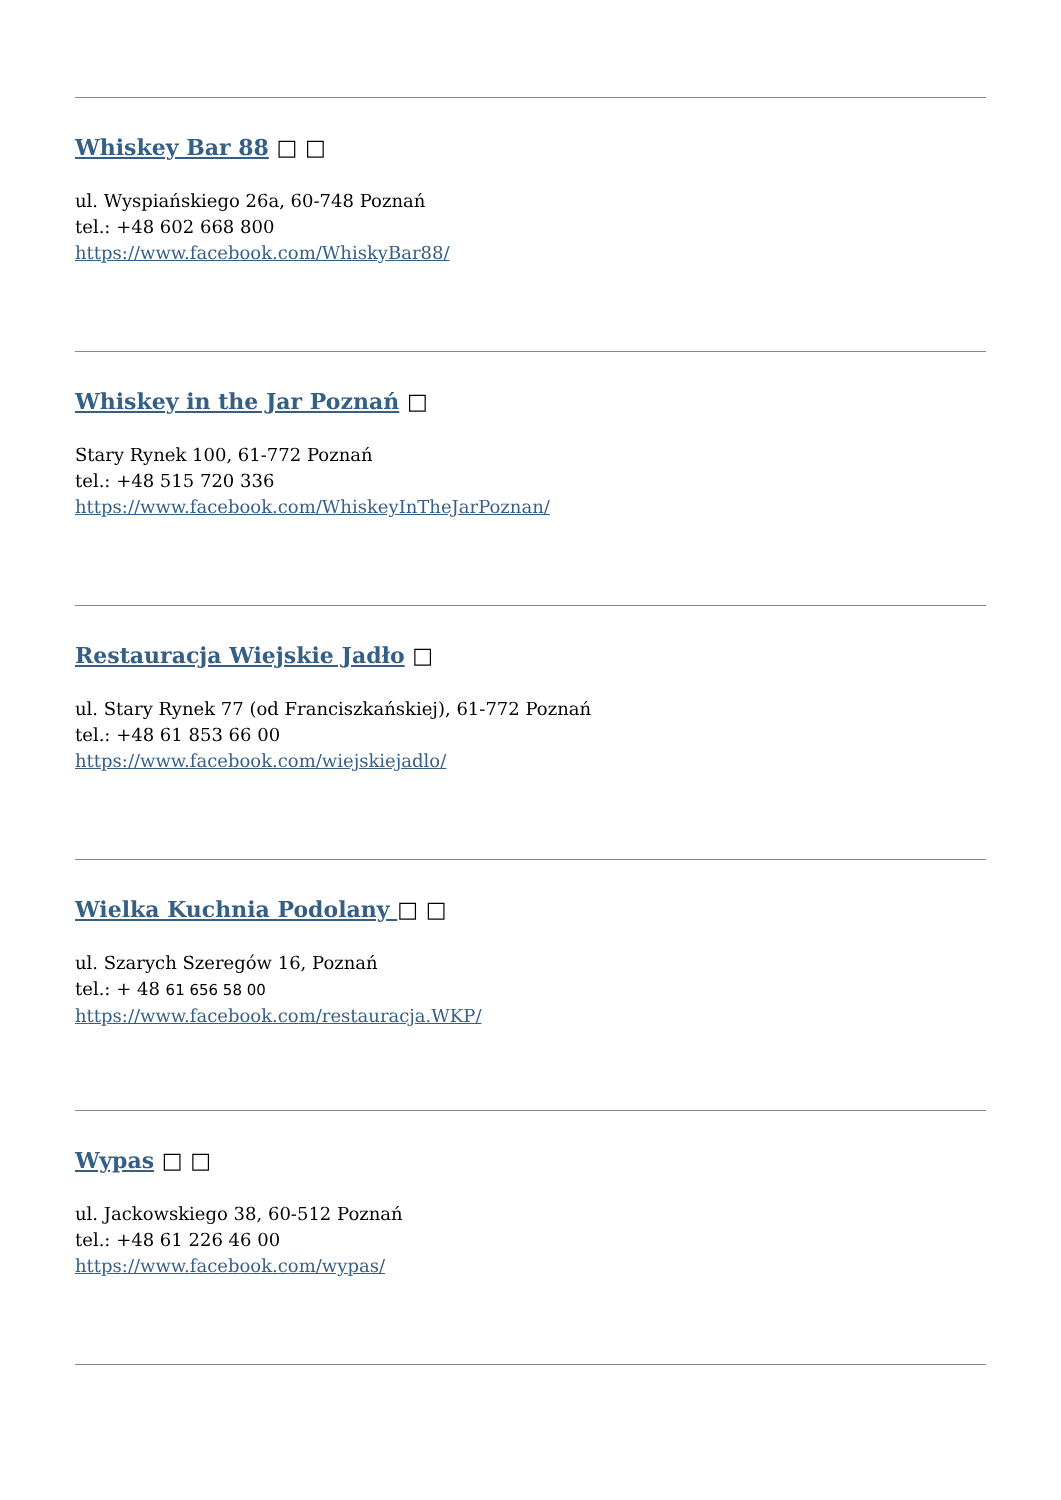Whiskey Bar 88 □ □
ul. Wyspiańskiego 26a, 60-748 Poznań
tel.: +48 602 668 800
https://www.facebook.com/WhiskyBar88/
Whiskey in the Jar Poznań □
Stary Rynek 100, 61-772 Poznań
tel.: +48 515 720 336
https://www.facebook.com/WhiskeyInTheJarPoznan/
Restauracja Wiejskie Jadło □
ul. Stary Rynek 77 (od Franciszkańskiej), 61-772 Poznań
tel.: +48 61 853 66 00
https://www.facebook.com/wiejskiejadlo/
Wielka Kuchnia Podolany □ □
ul. Szarych Szeregów 16, Poznań
tel.: + 48 61 656 58 00
https://www.facebook.com/restauracja.WKP/
Wypas □ □
ul. Jackowskiego 38, 60-512 Poznań
tel.: +48 61 226 46 00
https://www.facebook.com/wypas/